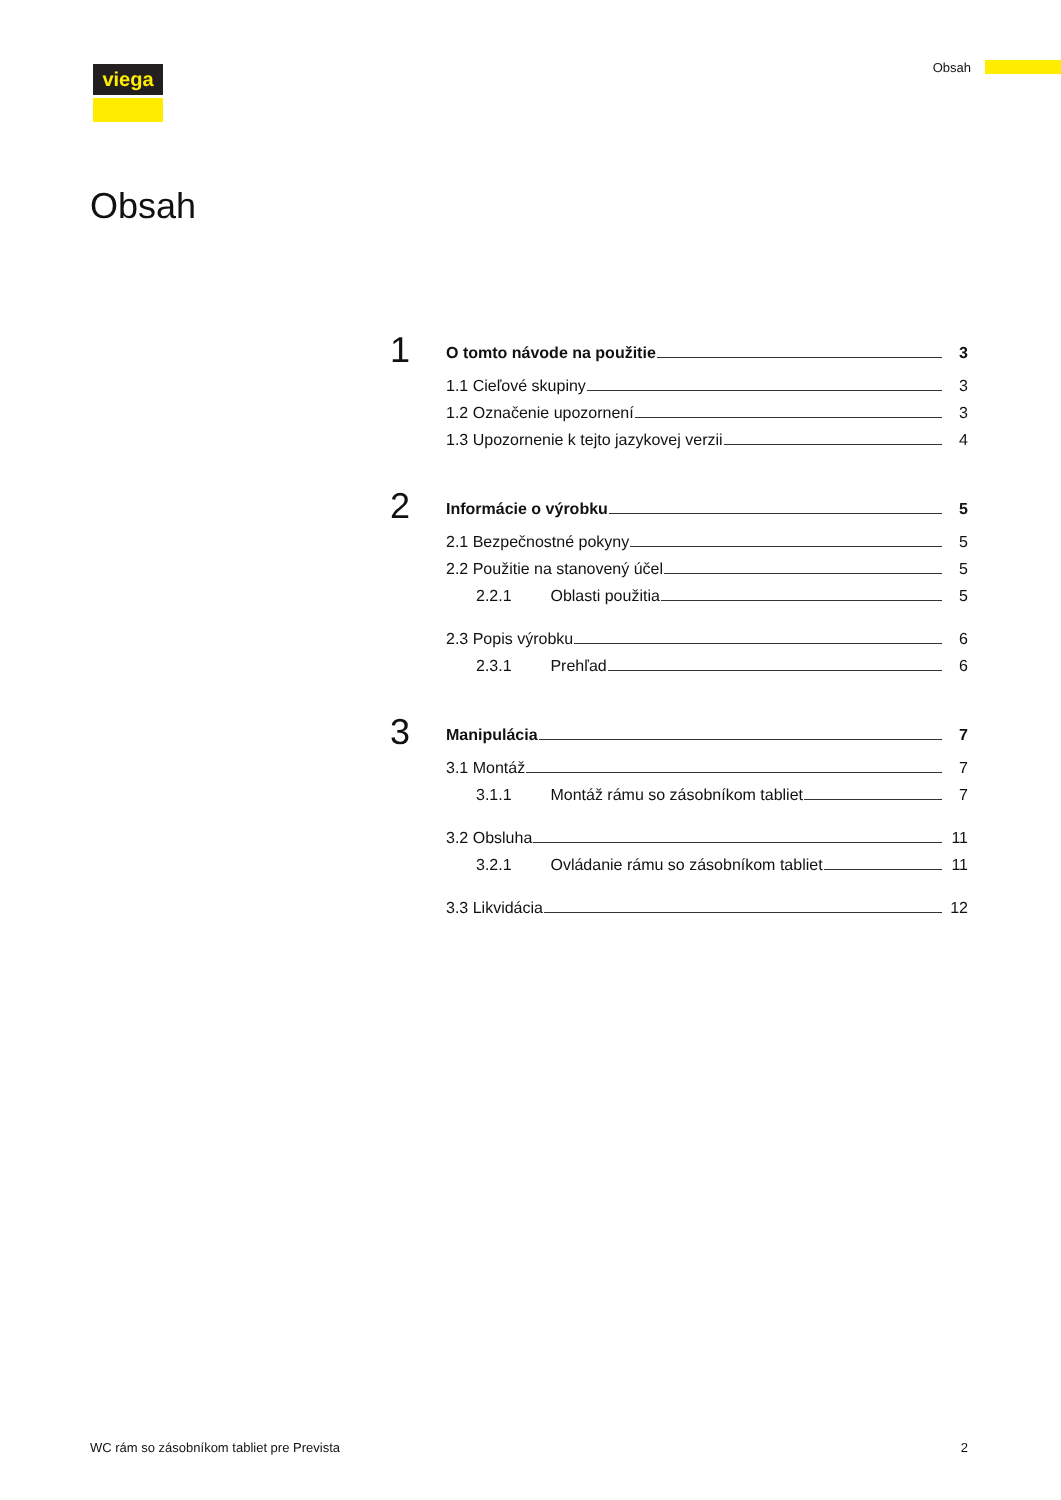viega Obsah
Obsah
1
O tomto návode na použitie 3
1.1 Cieľové skupiny 3
1.2 Označenie upozornení 3
1.3 Upozornenie k tejto jazykovej verzii 4
2
Informácie o výrobku 5
2.1 Bezpečnostné pokyny 5
2.2 Použitie na stanovený účel 5
2.2.1 Oblasti použitia 5
2.3 Popis výrobku 6
2.3.1 Prehľad 6
3
Manipulácia 7
3.1 Montáž 7
3.1.1 Montáž rámu so zásobníkom tabliet 7
3.2 Obsluha 11
3.2.1 Ovládanie rámu so zásobníkom tabliet 11
3.3 Likvidácia 12
WC rám so zásobníkom tabliet pre Prevista
2